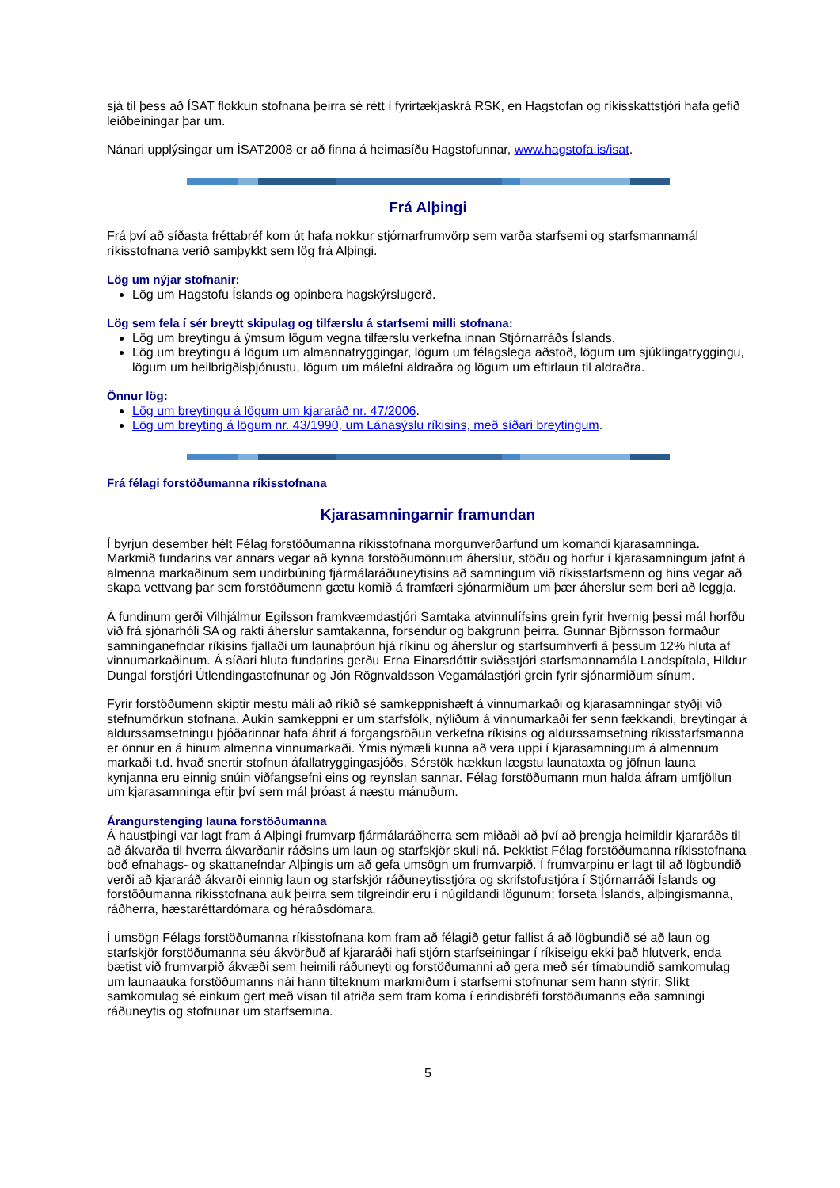sjá til þess að ÍSAT flokkun stofnana þeirra sé rétt í fyrirtækjaskrá RSK, en Hagstofan og ríkisskattstjóri hafa gefið leiðbeiningar þar um.
Nánari upplýsingar um ÍSAT2008 er að finna á heimasíðu Hagstofunnar, www.hagstofa.is/isat.
Frá Alþingi
Frá því að síðasta fréttabréf kom út hafa nokkur stjórnarfrumvörp sem varða starfsemi og starfsmannamál ríkisstofnana verið samþykkt sem lög frá Alþingi.
Lög um nýjar stofnanir:
Lög um Hagstofu Íslands og opinbera hagskýrslugerð.
Lög sem fela í sér breytt skipulag og tilfærslu á starfsemi milli stofnana:
Lög um breytingu á ýmsum lögum vegna tilfærslu verkefna innan Stjórnarráðs Íslands.
Lög um breytingu á lögum um almannatryggingar, lögum um félagslega aðstoð, lögum um sjúklingatryggingu, lögum um heilbrigðisþjónustu, lögum um málefni aldraðra og lögum um eftirlaun til aldraðra.
Önnur lög:
Lög um breytingu á lögum um kjararáð nr. 47/2006.
Lög um breyting á lögum nr. 43/1990, um Lánasýslu ríkisins, með síðari breytingum.
Frá félagi forstöðumanna ríkisstofnana
Kjarasamningarnir framundan
Í byrjun desember hélt Félag forstöðumanna ríkisstofnana morgunverðarfund um komandi kjarasamninga. Markmið fundarins var annars vegar að kynna forstöðumönnum áherslur, stöðu og horfur í kjarasamningum jafnt á almenna markaðinum sem undirbúning fjármálaráðuneytisins að samningum við ríkisstarfsmenn og hins vegar að skapa vettvang þar sem forstöðumenn gætu komið á framfæri sjónarmiðum um þær áherslur sem beri að leggja.
Á fundinum gerði Vilhjálmur Egilsson framkvæmdastjóri Samtaka atvinnulífsins grein fyrir hvernig þessi mál horfðu við frá sjónarhóli SA og rakti áherslur samtakanna, forsendur og bakgrunn þeirra. Gunnar Björnsson formaður samninganefndar ríkisins fjallaði um launaþróun hjá ríkinu og áherslur og starfsumhverfi á þessum 12% hluta af vinnumarkaðinum. Á síðari hluta fundarins gerðu Erna Einarsdóttir sviðsstjóri starfsmannamála Landspítala, Hildur Dungal forstjóri Útlendingastofnunar og Jón Rögnvaldsson Vegamálastjóri grein fyrir sjónarmiðum sínum.
Fyrir forstöðumenn skiptir mestu máli að ríkið sé samkeppnishæft á vinnumarkaði og kjarasamningar styðji við stefnumörkun stofnana. Aukin samkeppni er um starfsfólk, nýliðum á vinnumarkaði fer senn fækkandi, breytingar á aldurssamsetningu þjóðarinnar hafa áhrif á forgangsröðun verkefna ríkisins og aldurssamsetning ríkisstarfsmanna er önnur en á hinum almenna vinnumarkaði. Ýmis nýmæli kunna að vera uppi í kjarasamningum á almennum markaði t.d. hvað snertir stofnun áfallatryggingasjóðs. Sérstök hækkun lægstu launataxta og jöfnun launa kynjanna eru einnig snúin viðfangsefni eins og reynslan sannar. Félag forstöðumann mun halda áfram umfjöllun um kjarasamninga eftir því sem mál þróast á næstu mánuðum.
Árangurstenging launa forstöðumanna
Á haustþingi var lagt fram á Alþingi frumvarp fjármálaráðherra sem miðaði að því að þrengja heimildir kjararáðs til að ákvarða til hverra ákvarðanir ráðsins um laun og starfskjör skuli ná. Þekktist Félag forstöðumanna ríkisstofnana boð efnahags- og skattanefndar Alþingis um að gefa umsögn um frumvarpið. Í frumvarpinu er lagt til að lögbundið verði að kjararáð ákvarði einnig laun og starfskjör ráðuneytisstjóra og skrifstofustjóra í Stjórnarráði Íslands og forstöðumanna ríkisstofnana auk þeirra sem tilgreindir eru í núgildandi lögunum; forseta Íslands, alþingismanna, ráðherra, hæstaréttardómara og héraðsdómara.
Í umsögn Félags forstöðumanna ríkisstofnana kom fram að félagið getur fallist á að lögbundið sé að laun og starfskjör forstöðumanna séu ákvörðuð af kjararáði hafi stjórn starfseiningar í ríkiseigu ekki það hlutverk, enda bætist við frumvarpið ákvæði sem heimili ráðuneyti og forstöðumanni að gera með sér tímabundið samkomulag um launaauka forstöðumanns nái hann tilteknum markmiðum í starfsemi stofnunar sem hann stýrir. Slíkt samkomulag sé einkum gert með vísan til atriða sem fram koma í erindisbréfi forstöðumanns eða samningi ráðuneytis og stofnunar um starfsemina.
5